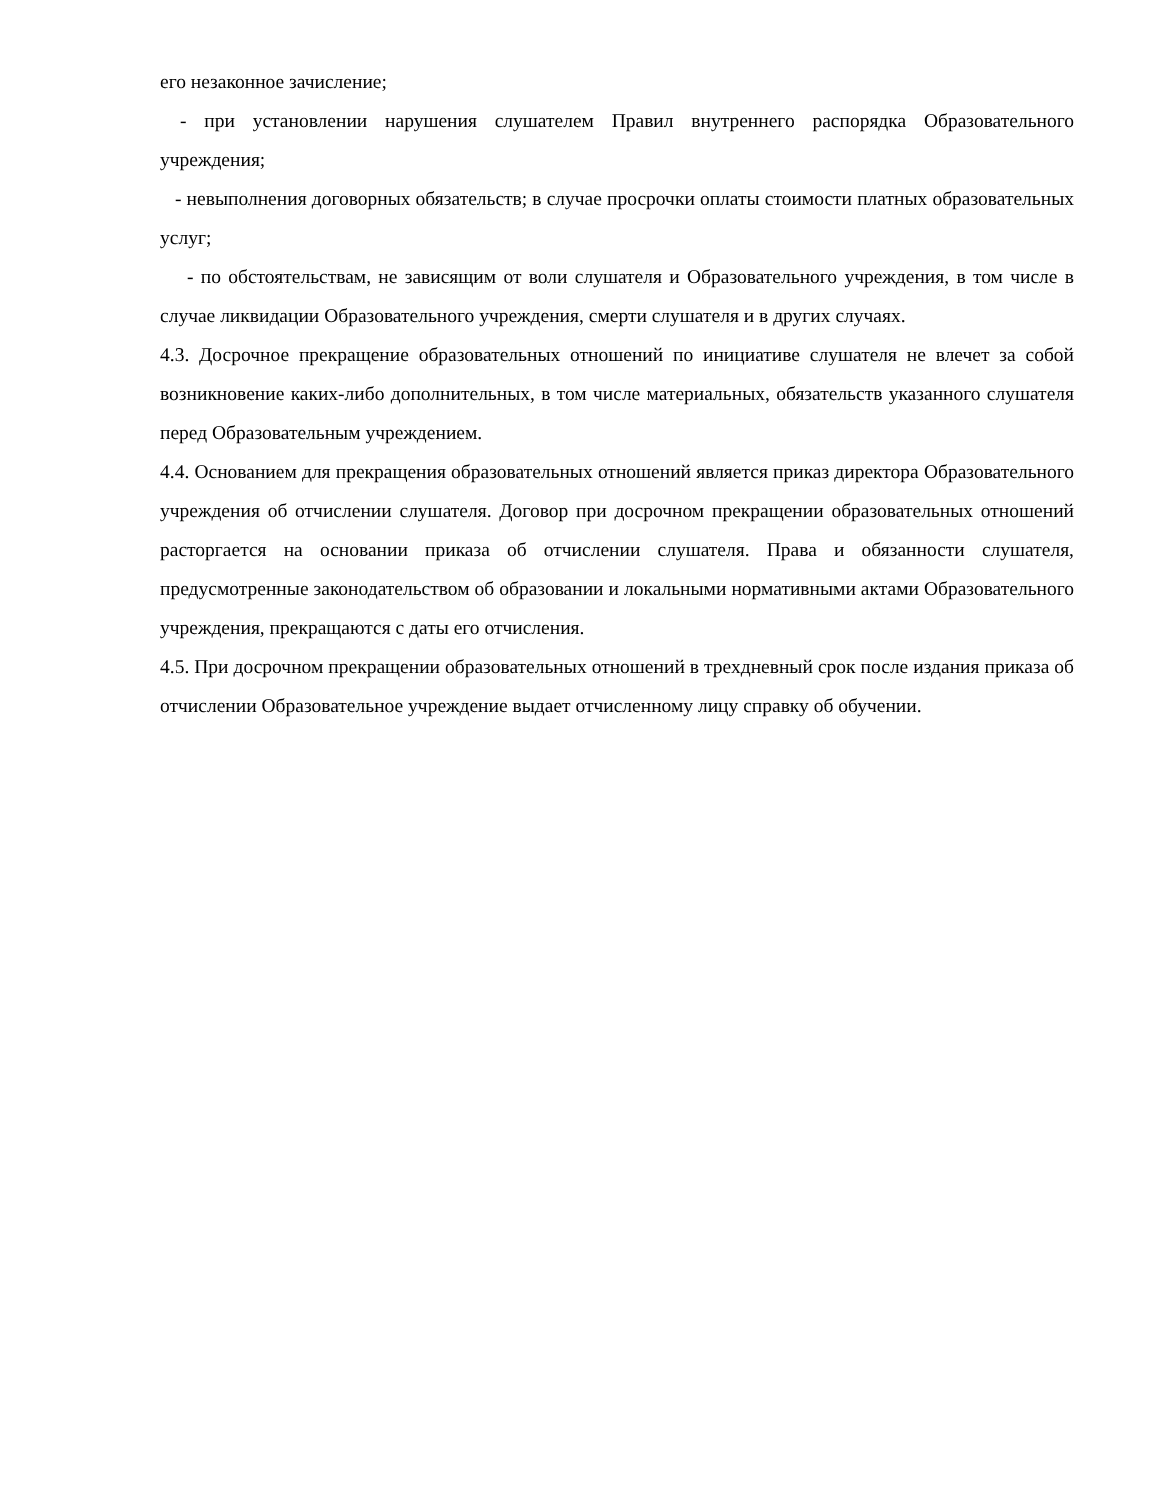его незаконное зачисление;
- при установлении нарушения слушателем Правил внутреннего распорядка Образовательного учреждения;
- невыполнения договорных обязательств; в случае просрочки оплаты стоимости платных образовательных услуг;
- по обстоятельствам, не зависящим от воли слушателя и Образовательного учреждения, в том числе в случае ликвидации Образовательного учреждения, смерти слушателя и в других случаях.
4.3. Досрочное прекращение образовательных отношений по инициативе слушателя не влечет за собой возникновение каких-либо дополнительных, в том числе материальных, обязательств указанного слушателя перед Образовательным учреждением.
4.4. Основанием для прекращения образовательных отношений является приказ директора Образовательного учреждения об отчислении слушателя. Договор при досрочном прекращении образовательных отношений расторгается на основании приказа об отчислении слушателя. Права и обязанности слушателя, предусмотренные законодательством об образовании и локальными нормативными актами Образовательного учреждения, прекращаются с даты его отчисления.
4.5. При досрочном прекращении образовательных отношений в трехдневный срок после издания приказа об отчислении Образовательное учреждение выдает отчисленному лицу справку об обучении.